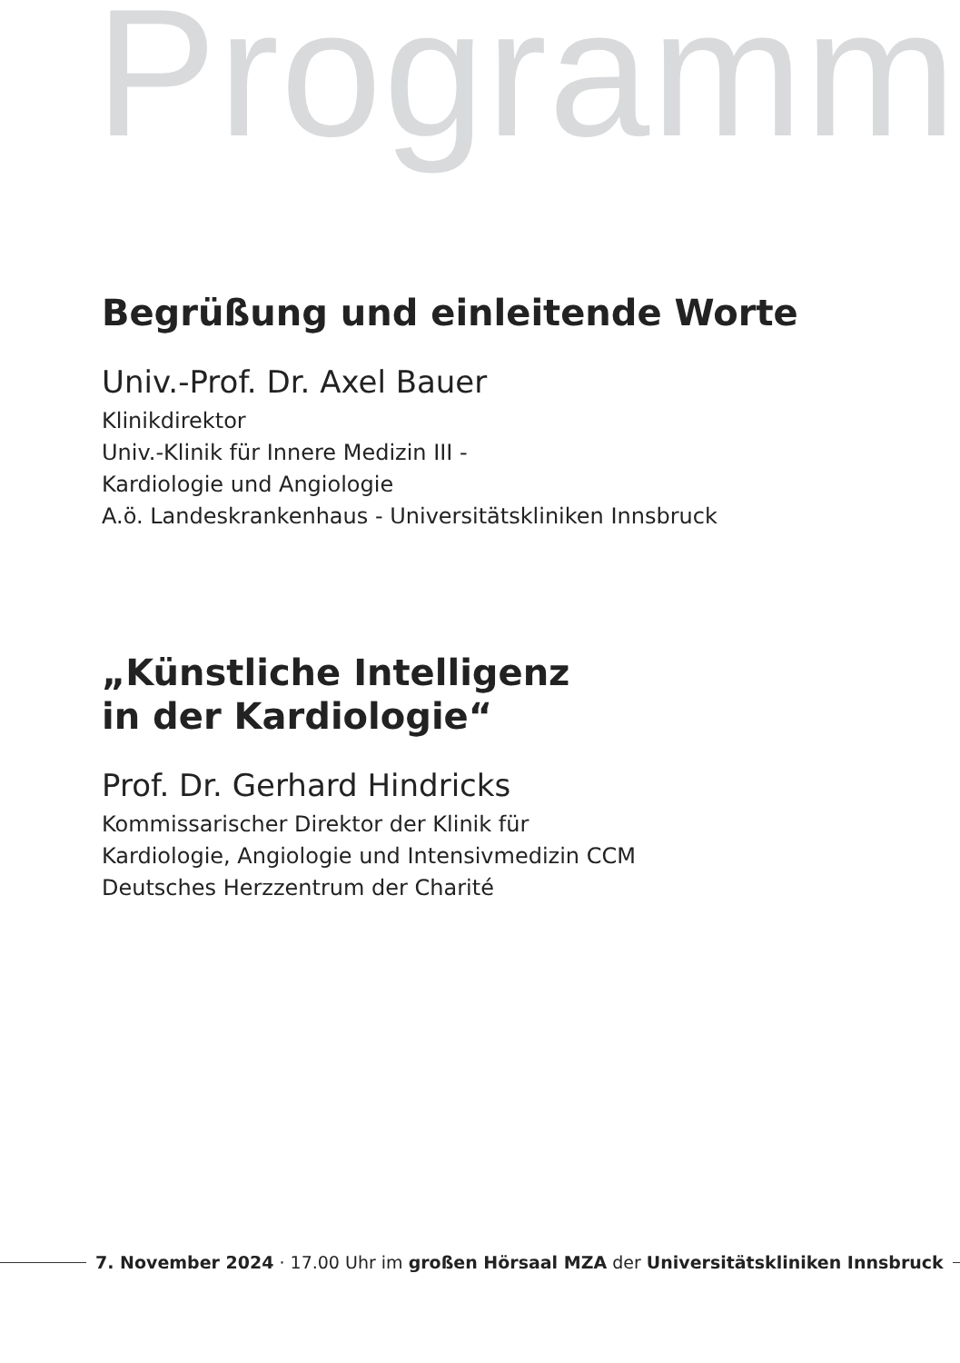Programm
Begrüßung und einleitende Worte
Univ.-Prof. Dr. Axel Bauer
Klinikdirektor
Univ.-Klinik für Innere Medizin III -
Kardiologie und Angiologie
A.ö. Landeskrankenhaus - Universitätskliniken Innsbruck
„Künstliche Intelligenz
in der Kardiologie“
Prof. Dr. Gerhard Hindricks
Kommissarischer Direktor der Klinik für
Kardiologie, Angiologie und Intensivmedizin CCM
Deutsches Herzzentrum der Charité
7. November 2024 · 17.00 Uhr im großen Hörsaal MZA der Universitätskliniken Innsbruck